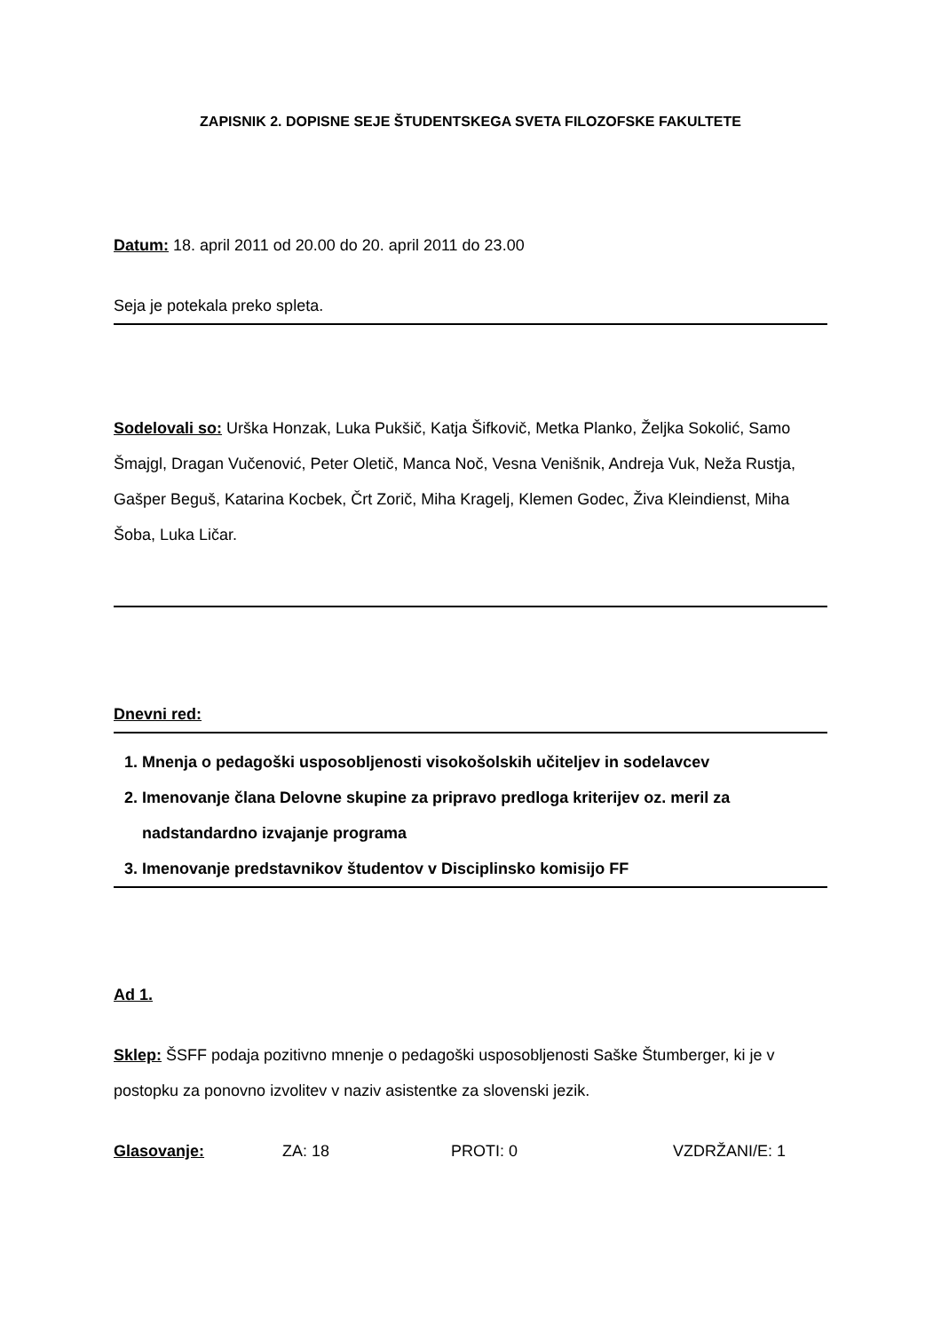ZAPISNIK 2. DOPISNE SEJE ŠTUDENTSKEGA SVETA FILOZOFSKE FAKULTETE
Datum: 18. april 2011 od 20.00 do 20. april 2011 do 23.00
Seja je potekala preko spleta.
Sodelovali so: Urška Honzak, Luka Pukšič, Katja Šifkovič, Metka Planko, Željka Sokolić, Samo Šmajgl, Dragan Vučenović, Peter Oletič, Manca Noč, Vesna Venišnik, Andreja Vuk, Neža Rustja, Gašper Beguš, Katarina Kocbek, Črt Zorič, Miha Kragelj, Klemen Godec, Živa Kleindienst, Miha Šoba, Luka Ličar.
Dnevni red:
1. Mnenja o pedagoški usposobljenosti visokošolskih učiteljev in sodelavcev
2. Imenovanje člana Delovne skupine za pripravo predloga kriterijev oz. meril za nadstandardno izvajanje programa
3. Imenovanje predstavnikov študentov v Disciplinsko komisijo FF
Ad 1.
Sklep: ŠSFF podaja pozitivno mnenje o pedagoški usposobljenosti Saške Štumberger, ki je v postopku za ponovno izvolitev v naziv asistentke za slovenski jezik.
Glasovanje: ZA: 18 PROTI: 0 VZDRŽANI/E: 1